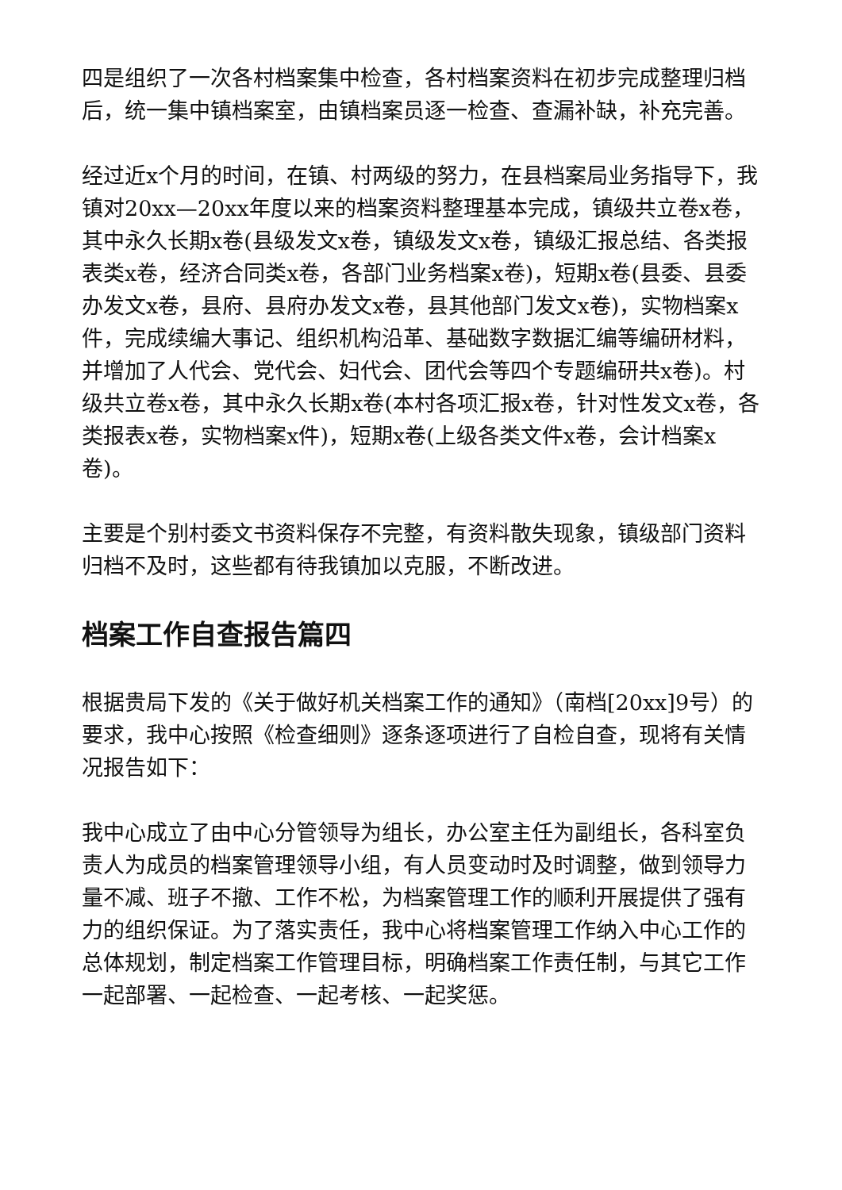四是组织了一次各村档案集中检查，各村档案资料在初步完成整理归档后，统一集中镇档案室，由镇档案员逐一检查、查漏补缺，补充完善。
经过近x个月的时间，在镇、村两级的努力，在县档案局业务指导下，我镇对20xx—20xx年度以来的档案资料整理基本完成，镇级共立卷x卷，其中永久长期x卷(县级发文x卷，镇级发文x卷，镇级汇报总结、各类报表类x卷，经济合同类x卷，各部门业务档案x卷)，短期x卷(县委、县委办发文x卷，县府、县府办发文x卷，县其他部门发文x卷)，实物档案x件，完成续编大事记、组织机构沿革、基础数字数据汇编等编研材料，并增加了人代会、党代会、妇代会、团代会等四个专题编研共x卷)。村级共立卷x卷，其中永久长期x卷(本村各项汇报x卷，针对性发文x卷，各类报表x卷，实物档案x件)，短期x卷(上级各类文件x卷，会计档案x卷)。
主要是个别村委文书资料保存不完整，有资料散失现象，镇级部门资料归档不及时，这些都有待我镇加以克服，不断改进。
档案工作自查报告篇四
根据贵局下发的《关于做好机关档案工作的通知》（南档[20xx]9号）的要求，我中心按照《检查细则》逐条逐项进行了自检自查，现将有关情况报告如下：
我中心成立了由中心分管领导为组长，办公室主任为副组长，各科室负责人为成员的档案管理领导小组，有人员变动时及时调整，做到领导力量不减、班子不撤、工作不松，为档案管理工作的顺利开展提供了强有力的组织保证。为了落实责任，我中心将档案管理工作纳入中心工作的总体规划，制定档案工作管理目标，明确档案工作责任制，与其它工作一起部署、一起检查、一起考核、一起奖惩。